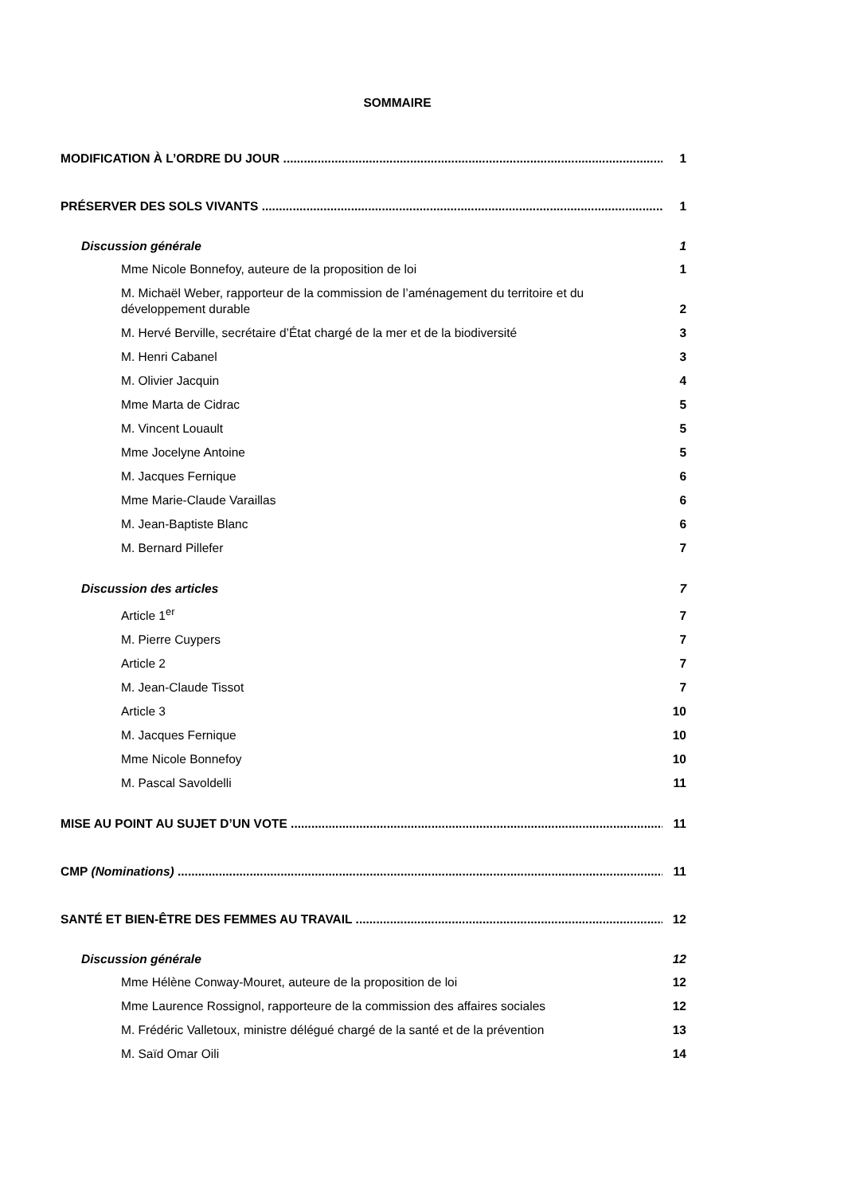SOMMAIRE
MODIFICATION À L’ORDRE DU JOUR 1
PRÉSERVER DES SOLS VIVANTS 1
Discussion générale 1
Mme Nicole Bonnefoy, auteure de la proposition de loi 1
M. Michaël Weber, rapporteur de la commission de l’aménagement du territoire et du développement durable 2
M. Hervé Berville, secrétaire d’État chargé de la mer et de la biodiversité 3
M. Henri Cabanel 3
M. Olivier Jacquin 4
Mme Marta de Cidrac 5
M. Vincent Louault 5
Mme Jocelyne Antoine 5
M. Jacques Fernique 6
Mme Marie-Claude Varaillas 6
M. Jean-Baptiste Blanc 6
M. Bernard Pillefer 7
Discussion des articles 7
Article 1<sup>er</sup> 7
M. Pierre Cuypers 7
Article 2 7
M. Jean-Claude Tissot 7
Article 3 10
M. Jacques Fernique 10
Mme Nicole Bonnefoy 10
M. Pascal Savoldelli 11
MISE AU POINT AU SUJET D’UN VOTE 11
CMP (Nominations) 11
SANTÉ ET BIEN-ÊTRE DES FEMMES AU TRAVAIL 12
Discussion générale 12
Mme Hélène Conway-Mouret, auteure de la proposition de loi 12
Mme Laurence Rossignol, rapporteure de la commission des affaires sociales 12
M. Frédéric Valletoux, ministre délégué chargé de la santé et de la prévention 13
M. Saïd Omar Oili 14